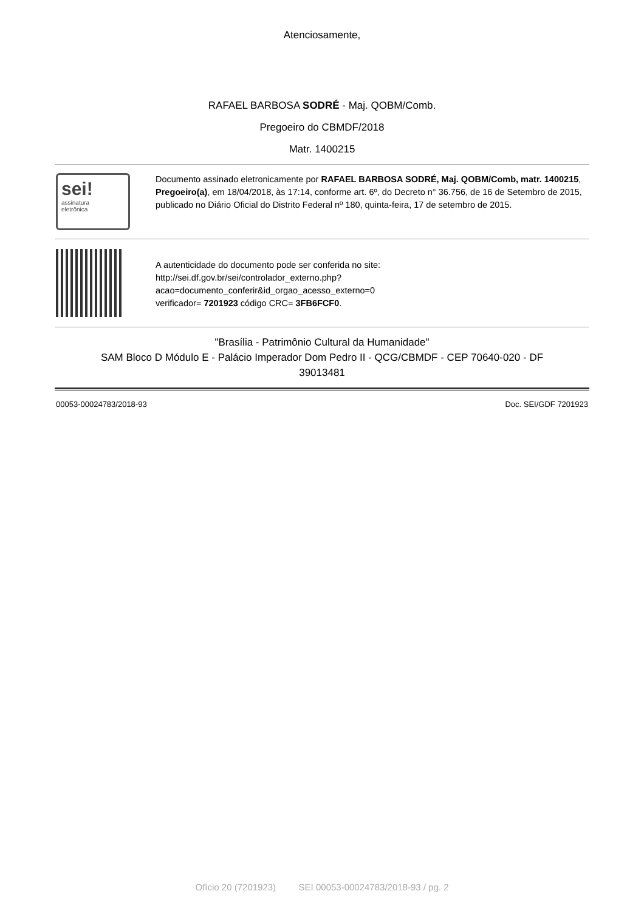Atenciosamente,
RAFAEL BARBOSA SODRÉ - Maj. QOBM/Comb.
Pregoeiro do CBMDF/2018
Matr. 1400215
sei!
assinatura
eletrônica
Documento assinado eletronicamente por RAFAEL BARBOSA SODRÉ, Maj. QOBM/Comb, matr. 1400215, Pregoeiro(a), em 18/04/2018, às 17:14, conforme art. 6º, do Decreto n° 36.756, de 16 de Setembro de 2015, publicado no Diário Oficial do Distrito Federal nº 180, quinta-feira, 17 de setembro de 2015.
A autenticidade do documento pode ser conferida no site:
http://sei.df.gov.br/sei/controlador_externo.php?
acao=documento_conferir&id_orgao_acesso_externo=0
verificador= 7201923 código CRC= 3FB6FCF0.
"Brasília - Patrimônio Cultural da Humanidade"
SAM Bloco D Módulo E - Palácio Imperador Dom Pedro II - QCG/CBMDF - CEP 70640-020 - DF
39013481
00053-00024783/2018-93 Doc. SEI/GDF 7201923
Ofício 20 (7201923) SEI 00053-00024783/2018-93 / pg. 2